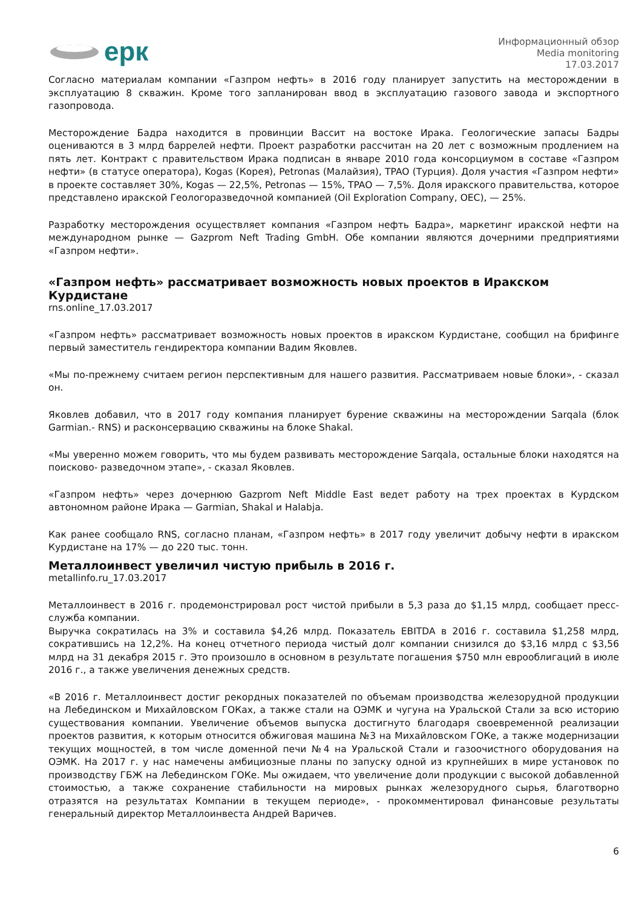ерк
Информационный обзор
Media monitoring
17.03.2017
Согласно материалам компании «Газпром нефть» в 2016 году планирует запустить на месторождении в эксплуатацию 8 скважин. Кроме того запланирован ввод в эксплуатацию газового завода и экспортного газопровода.
Месторождение Бадра находится в провинции Вассит на востоке Ирака. Геологические запасы Бадры оцениваются в 3 млрд баррелей нефти. Проект разработки рассчитан на 20 лет с возможным продлением на пять лет. Контракт с правительством Ирака подписан в январе 2010 года консорциумом в составе «Газпром нефти» (в статусе оператора), Kogas (Корея), Petronas (Малайзия), TPAO (Турция). Доля участия «Газпром нефти» в проекте составляет 30%, Kogas — 22,5%, Petronas — 15%, TPAO — 7,5%. Доля иракского правительства, которое представлено иракской Геологоразведочной компанией (Oil Exploration Company, OEC), — 25%.
Разработку месторождения осуществляет компания «Газпром нефть Бадра», маркетинг иракской нефти на международном рынке — Gazprom Neft Trading GmbH. Обе компании являются дочерними предприятиями «Газпром нефти».
«Газпром нефть» рассматривает возможность новых проектов в Иракском Курдистане
rns.online_17.03.2017
«Газпром нефть» рассматривает возможность новых проектов в иракском Курдистане, сообщил на брифинге первый заместитель гендиректора компании Вадим Яковлев.
«Мы по-прежнему считаем регион перспективным для нашего развития. Рассматриваем новые блоки», - сказал он.
Яковлев добавил, что в 2017 году компания планирует бурение скважины на месторождении Sarqala (блок Garmian.- RNS) и расконсервацию скважины на блоке Shakal.
«Мы уверенно можем говорить, что мы будем развивать месторождение Sarqala, остальные блоки находятся на поисково- разведочном этапе», - сказал Яковлев.
«Газпром нефть» через дочернюю Gazprom Neft Middle East ведет работу на трех проектах в Курдском автономном районе Ирака — Garmian, Shakal и Halabja.
Как ранее сообщало RNS, согласно планам, «Газпром нефть» в 2017 году увеличит добычу нефти в иракском Курдистане на 17% — до 220 тыс. тонн.
Металлоинвест увеличил чистую прибыль в 2016 г.
metallinfo.ru_17.03.2017
Металлоинвест в 2016 г. продемонстрировал рост чистой прибыли в 5,3 раза до $1,15 млрд, сообщает пресс-служба компании.
Выручка сократилась на 3% и составила $4,26 млрд. Показатель EBITDA в 2016 г. составила $1,258 млрд, сократившись на 12,2%. На конец отчетного периода чистый долг компании снизился до $3,16 млрд с $3,56 млрд на 31 декабря 2015 г. Это произошло в основном в результате погашения $750 млн еврооблигаций в июле 2016 г., а также увеличения денежных средств.
«В 2016 г. Металлоинвест достиг рекордных показателей по объемам производства железорудной продукции на Лебединском и Михайловском ГОКах, а также стали на ОЭМК и чугуна на Уральской Стали за всю историю существования компании. Увеличение объемов выпуска достигнуто благодаря своевременной реализации проектов развития, к которым относится обжиговая машина №3 на Михайловском ГОКе, а также модернизации текущих мощностей, в том числе доменной печи №4 на Уральской Стали и газоочистного оборудования на ОЭМК. На 2017 г. у нас намечены амбициозные планы по запуску одной из крупнейших в мире установок по производству ГБЖ на Лебединском ГОКе. Мы ожидаем, что увеличение доли продукции с высокой добавленной стоимостью, а также сохранение стабильности на мировых рынках железорудного сырья, благотворно отразятся на результатах Компании в текущем периоде», - прокомментировал финансовые результаты генеральный директор Металлоинвеста Андрей Варичев.
6